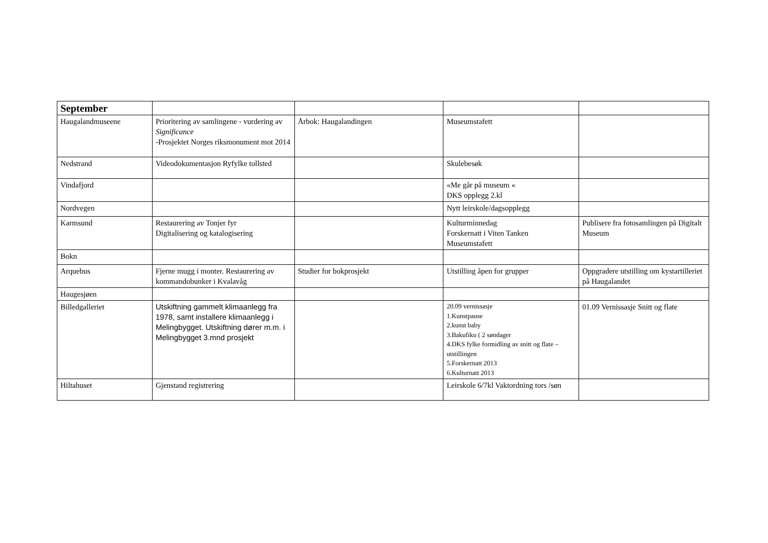| September | | | | |
| Haugalandmuseene | Prioritering av samlingene - vurdering av Significance -Prosjektet Norges riksmonument mot 2014 | Årbok: Haugalandingen | Museumstafett | |
| Nedstrand | Videodokumentasjon Ryfylke tollsted | | Skulebesøk | |
| Vindafjord | | | «Me går på museum « DKS opplegg 2.kl | |
| Nordvegen | | | Nytt leirskole/dagsopplegg | |
| Karmsund | Restaurering av Tonjer fyr Digitalisering og katalogisering | | Kulturminnedag Forskernatt i Viten Tanken Museumstafett | Publisere fra fotosamlingen på Digitalt Museum |
| Bokn | | | | |
| Arquebus | Fjerne mugg i monter. Restaurering av kommandobunker i Kvalavåg | Studier for bokprosjekt | Utstilling åpen for grupper | Oppgradere utstilling om kystartilleriet på Haugalandet |
| Haugesjøen | | | | |
| Billedgalleriet | Utskiftning gammelt klimaanlegg fra 1978, samt installere klimaanlegg i Melingbygget. Utskiftning dører m.m. i Melingbygget 3.mnd prosjekt | | 20.09 vernissasje 1.Kunstpause 2.kunst baby 3.Bakufiku ( 2 søndager 4.DKS fylke formidling av snitt og flate – utstillingen 5.Forskernatt 2013 6.Kulturnatt 2013 | 01.09 Vernissasje Snitt og flate |
| Hiltahuset | Gjenstand registrering | | Leirskole 6/7kl Vaktordning tors /søn | |